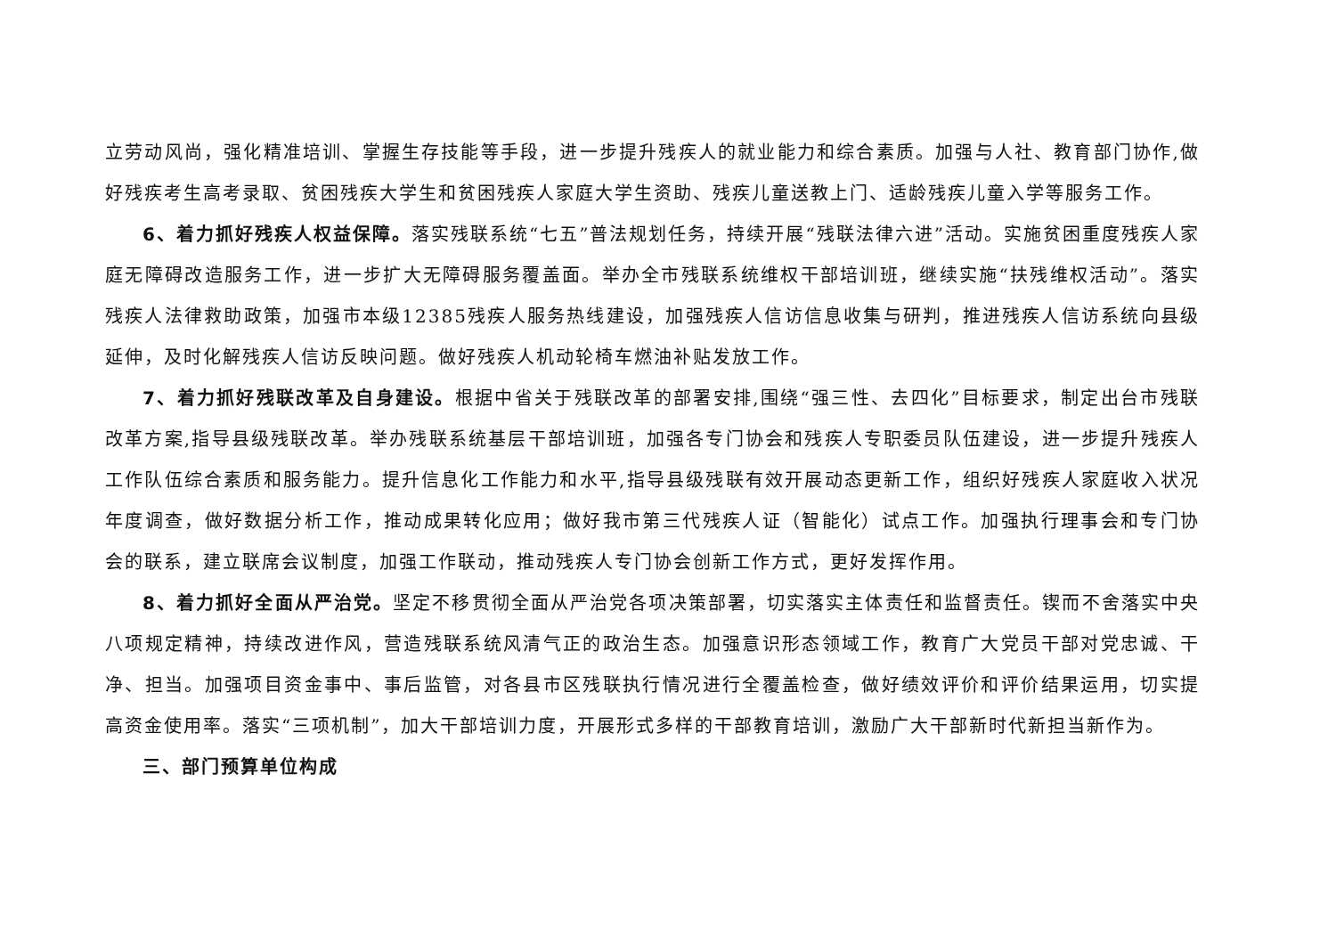立劳动风尚，强化精准培训、掌握生存技能等手段，进一步提升残疾人的就业能力和综合素质。加强与人社、教育部门协作,做好残疾考生高考录取、贫困残疾大学生和贫困残疾人家庭大学生资助、残疾儿童送教上门、适龄残疾儿童入学等服务工作。
6、着力抓好残疾人权益保障。落实残联系统“七五”普法规划任务，持续开展“残联法律六进”活动。实施贫困重度残疾人家庭无障碍改造服务工作，进一步扩大无障碍服务覆盖面。举办全市残联系统维权干部培训班，继续实施“扶残维权活动”。落实残疾人法律救助政策，加强市本级12385残疾人服务热线建设，加强残疾人信访信息收集与研判，推进残疾人信访系统向县级延伸，及时化解残疾人信访反映问题。做好残疾人机动轮椅车燃油补贴发放工作。
7、着力抓好残联改革及自身建设。根据中省关于残联改革的部署安排,围绕“强三性、去四化”目标要求，制定出台市残联改革方案,指导县级残联改革。举办残联系统基层干部培训班，加强各专门协会和残疾人专职委员队伍建设，进一步提升残疾人工作队伍综合素质和服务能力。提升信息化工作能力和水平,指导县级残联有效开展动态更新工作，组织好残疾人家庭收入状况年度调查，做好数据分析工作，推动成果转化应用；做好我市第三代残疾人证（智能化）试点工作。加强执行理事会和专门协会的联系，建立联席会议制度，加强工作联动，推动残疾人专门协会创新工作方式，更好发挥作用。
8、着力抓好全面从严治党。坚定不移贯彻全面从严治党各项决策部署，切实落实主体责任和监督责任。锲而不舍落实中央八项规定精神，持续改进作风，营造残联系统风清气正的政治生态。加强意识形态领域工作，教育广大党员干部对党忠诚、干净、担当。加强项目资金事中、事后监管，对各县市区残联执行情况进行全覆盖检查，做好绩效评价和评价结果运用，切实提高资金使用率。落实“三项机制”，加大干部培训力度，开展形式多样的干部教育培训，激励广大干部新时代新担当新作为。
三、部门预算单位构成